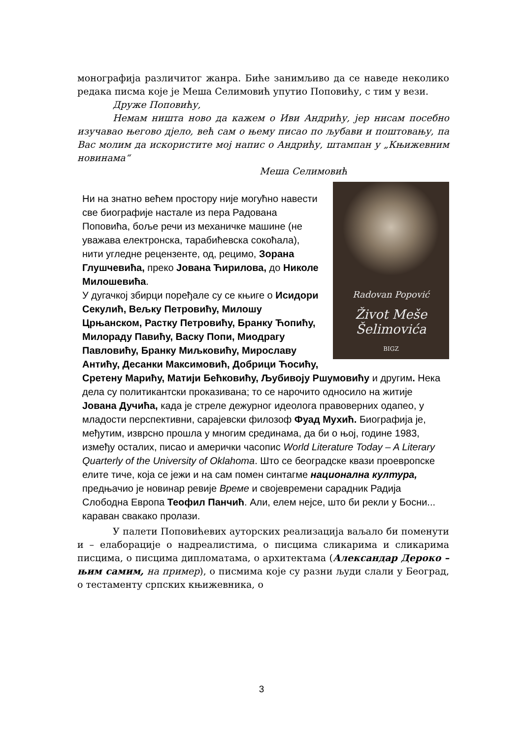монографија различитог жанра. Биће занимљиво да се наведе неколико редака писма које је Меша Селимовић упутио Поповићу, с тим у вези.
Друже Поповићу,
Немам ништа ново да кажем о Иви Андрићу, јер нисам посебно изучавао његово дјело, већ сам о њему писао по љубави и поштовању, па Вас молим да искористите мој напис о Андрићу, штампан у „Књижевним новинама“
Меша Селимовић
Radovan Popović
Život Meše Šelimovića
BIGZ
Ни на знатно већем простору није могућно навести све биографије настале из пера Радована Поповића, боље речи из механичке машине (не уважава електронска, тарабићевска сокоћала), нити угледне рецензенте, од, рецимо, Зорана Глушчевића, преко Јована Ћирилова, до Николе Милошевића.
У дугачкој збирци поређале су се књиге о Исидори Секулић, Вељку Петровићу, Милошу Црњанском, Растку Петровићу, Бранку Ћопићу, Милораду Павићу, Васку Попи, Миодрагу Павловићу, Бранку Миљковићу, Мирославу Антићу, Десанки Максимовић, Добрици Ћосићу, Сретену Марићу, Матији Бећковићу, Љубивоју Ршумовићу и другим. Нека дела су политикантски проказивана; то се нарочито односило на житије Јована Дучића, када је стреле дежурног идеолога правоверних одапео, у младости перспективни, сарајевски филозоф Фуад Мухић. Биографија је, међутим, изврсно прошла у многим срединама, да би о њој, године 1983, између осталих, писао и амерички часопис World Literature Today – A Literary Quarterly of the University of Oklahoma. Што се београдске квази проевропске елите тиче, која се јежи и на сам помен синтагме национална култура, предњачио је новинар ревије Време и својевремени сарадник Радија Слободна Европа Теофил Панчић. Али, елем нејсе, што би рекли у Босни... караван свакако пролази.
У палети Поповићевих ауторских реализација ваљало би поменути и – елаборације о надреалистима, о писцима сликарима и сликарима писцима, о писцима дипломатама, о архитектама (Александар Дероко – њим самим, на пример), о писмима које су разни људи слали у Београд, о тестаменту српских књижевника, о
3